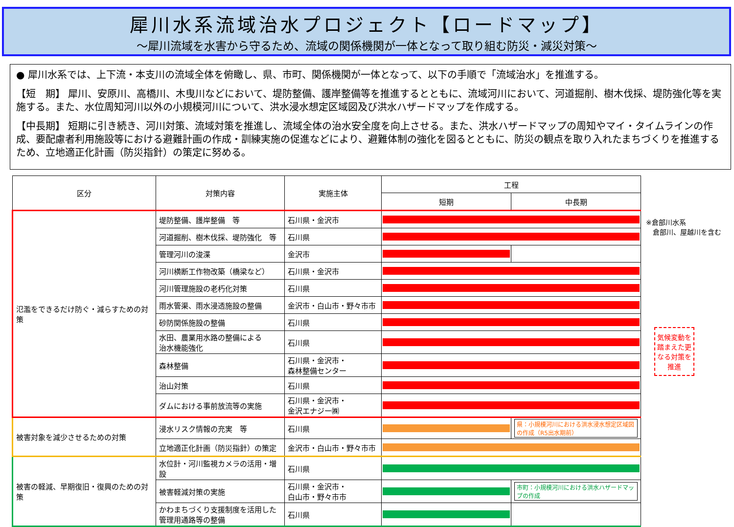犀川水系流域治水プロジェクト【ロードマップ】
～犀川流域を水害から守るため、流域の関係機関が一体となって取り組む防災・減災対策～
● 犀川水系では、上下流・本支川の流域全体を俯瞰し、県、市町、関係機関が一体となって、以下の手順で「流域治水」を推進する。
【短　期】 犀川、安原川、高橋川、木曳川などにおいて、堤防整備、護岸整備等を推進するとともに、流域河川において、河道掘削、樹木伐採、堤防強化等を実施する。また、水位周知河川以外の小規模河川について、洪水浸水想定区域図及び洪水ハザードマップを作成する。
【中長期】 短期に引き続き、河川対策、流域対策を推進し、流域全体の治水安全度を向上させる。また、洪水ハザードマップの周知やマイ・タイムラインの作成、要配慮者利用施設等における避難計画の作成・訓練実施の促進などにより、避難体制の強化を図るとともに、防災の観点を取り入れたまちづくりを推進するため、立地適正化計画（防災指針）の策定に努める。
| 区分 | 対策内容 | 実施主体 | 工程 | |
| --- | --- | --- | --- | --- |
| | | | 短期 | 中長期 |
| 氾濫をできるだけ防ぐ・減らすための対策 | 堤防整備、護岸整備 等 | 石川県・金沢市 | | |
| | 河道掘削、樹木伐採、堤防強化 等 | 石川県 | | |
| | 管理河川の浚渫 | 金沢市 | | |
| | 河川横断工作物改築（橋梁など） | 石川県・金沢市 | | |
| | 河川管理施設の老朽化対策 | 石川県 | | |
| | 雨水管渠、雨水浸透施設の整備 | 金沢市・白山市・野々市市 | | |
| | 砂防関係施設の整備 | 石川県 | | |
| | 水田、農業用水路の整備による 治水機能強化 | 石川県 | | |
| | 森林整備 | 石川県・金沢市・ 森林整備センター | | |
| | 治山対策 | 石川県 | | |
| | ダムにおける事前放流等の実施 | 石川県・金沢市・ 金沢エナジー㈱ | | |
| 被害対象を減少させるための対策 | 浸水リスク情報の充実 等 | 石川県 | | 県：小規模河川における洪水浸水想定区域図の作成（R5出水期前） |
| | 立地適正化計画（防災指針）の策定 | 金沢市・白山市・野々市市 | | |
| 被害の軽減、早期復旧・復興のための対策 | 水位計・河川監視カメラの活用・増設 | 石川県 | | |
| | 被害軽減対策の実施 | 石川県・金沢市・ 白山市・野々市市 | | 市町：小規模河川における洪水ハザードマップの作成 |
| | かわまちづくり支援制度を活用した 管理用通路等の整備 | 石川県 | | |
※倉部川水系
　倉部川、屋越川を含む
気候変動を踏まえた更なる対策を推進